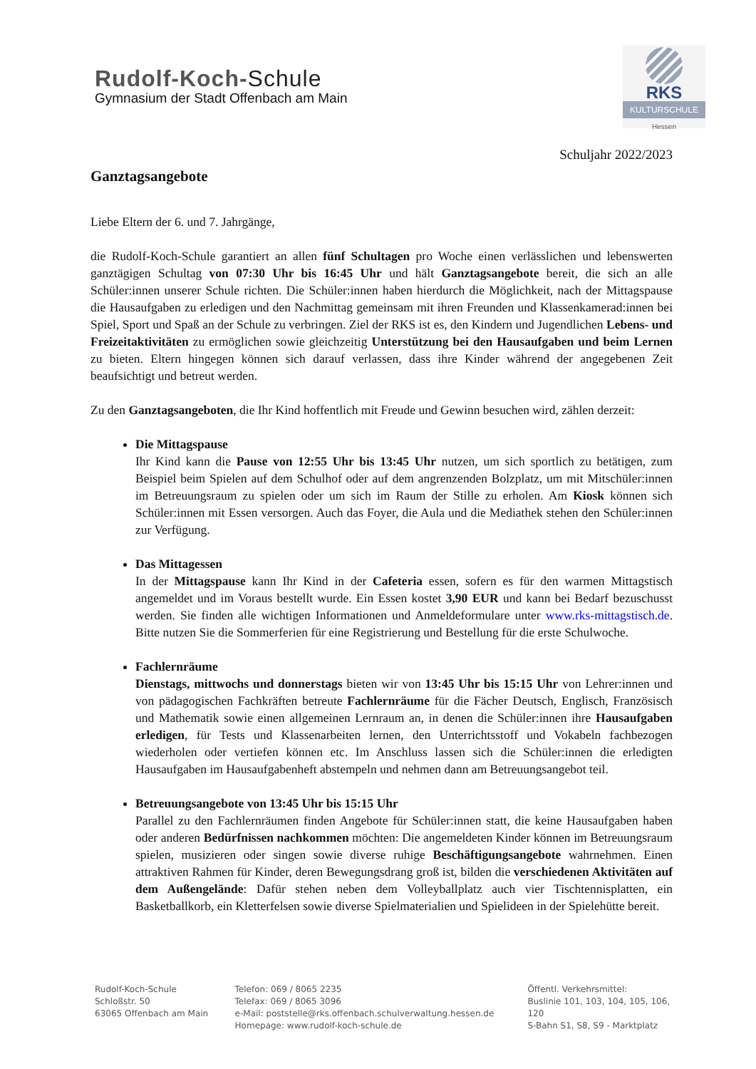Rudolf-Koch-Schule
Gymnasium der Stadt Offenbach am Main
RKS
KULTURSCHULE
Hessen
Schuljahr 2022/2023
Ganztagsangebote
Liebe Eltern der 6. und 7. Jahrgänge,
die Rudolf-Koch-Schule garantiert an allen fünf Schultagen pro Woche einen verlässlichen und lebenswerten ganztägigen Schultag von 07:30 Uhr bis 16:45 Uhr und hält Ganztagsangebote bereit, die sich an alle Schüler:innen unserer Schule richten. Die Schüler:innen haben hierdurch die Möglichkeit, nach der Mittagspause die Hausaufgaben zu erledigen und den Nachmittag gemeinsam mit ihren Freunden und Klassenkamerad:innen bei Spiel, Sport und Spaß an der Schule zu verbringen. Ziel der RKS ist es, den Kindern und Jugendlichen Lebens- und Freizeitaktivitäten zu ermöglichen sowie gleichzeitig Unterstützung bei den Hausaufgaben und beim Lernen zu bieten. Eltern hingegen können sich darauf verlassen, dass ihre Kinder während der angegebenen Zeit beaufsichtigt und betreut werden.
Zu den Ganztagsangeboten, die Ihr Kind hoffentlich mit Freude und Gewinn besuchen wird, zählen derzeit:
Die Mittagspause
Ihr Kind kann die Pause von 12:55 Uhr bis 13:45 Uhr nutzen, um sich sportlich zu betätigen, zum Beispiel beim Spielen auf dem Schulhof oder auf dem angrenzenden Bolzplatz, um mit Mitschüler:innen im Betreuungsraum zu spielen oder um sich im Raum der Stille zu erholen. Am Kiosk können sich Schüler:innen mit Essen versorgen. Auch das Foyer, die Aula und die Mediathek stehen den Schüler:innen zur Verfügung.
Das Mittagessen
In der Mittagspause kann Ihr Kind in der Cafeteria essen, sofern es für den warmen Mittagstisch angemeldet und im Voraus bestellt wurde. Ein Essen kostet 3,90 EUR und kann bei Bedarf bezuschusst werden. Sie finden alle wichtigen Informationen und Anmeldeformulare unter www.rks-mittagstisch.de. Bitte nutzen Sie die Sommerferien für eine Registrierung und Bestellung für die erste Schulwoche.
Fachlernräume
Dienstags, mittwochs und donnerstags bieten wir von 13:45 Uhr bis 15:15 Uhr von Lehrer:innen und von pädagogischen Fachkräften betreute Fachlernräume für die Fächer Deutsch, Englisch, Französisch und Mathematik sowie einen allgemeinen Lernraum an, in denen die Schüler:innen ihre Hausaufgaben erledigen, für Tests und Klassenarbeiten lernen, den Unterrichtsstoff und Vokabeln fachbezogen wiederholen oder vertiefen können etc. Im Anschluss lassen sich die Schüler:innen die erledigten Hausaufgaben im Hausaufgabenheft abstempeln und nehmen dann am Betreuungsangebot teil.
Betreuungsangebote von 13:45 Uhr bis 15:15 Uhr
Parallel zu den Fachlernräumen finden Angebote für Schüler:innen statt, die keine Hausaufgaben haben oder anderen Bedürfnissen nachkommen möchten: Die angemeldeten Kinder können im Betreuungsraum spielen, musizieren oder singen sowie diverse ruhige Beschäftigungsangebote wahrnehmen. Einen attraktiven Rahmen für Kinder, deren Bewegungsdrang groß ist, bilden die verschiedenen Aktivitäten auf dem Außengelände: Dafür stehen neben dem Volleyballplatz auch vier Tischtennisplatten, ein Basketballkorb, ein Kletterfelsen sowie diverse Spielmaterialien und Spielideen in der Spielehütte bereit.
Rudolf-Koch-Schule
Schloßstr. 50
63065 Offenbach am Main
Telefon: 069 / 8065 2235
Telefax: 069 / 8065 3096
e-Mail: poststelle@rks.offenbach.schulverwaltung.hessen.de
Homepage: www.rudolf-koch-schule.de
Öffentl. Verkehrsmittel:
Buslinie 101, 103, 104, 105, 106, 120
S-Bahn S1, S8, S9 - Marktplatz